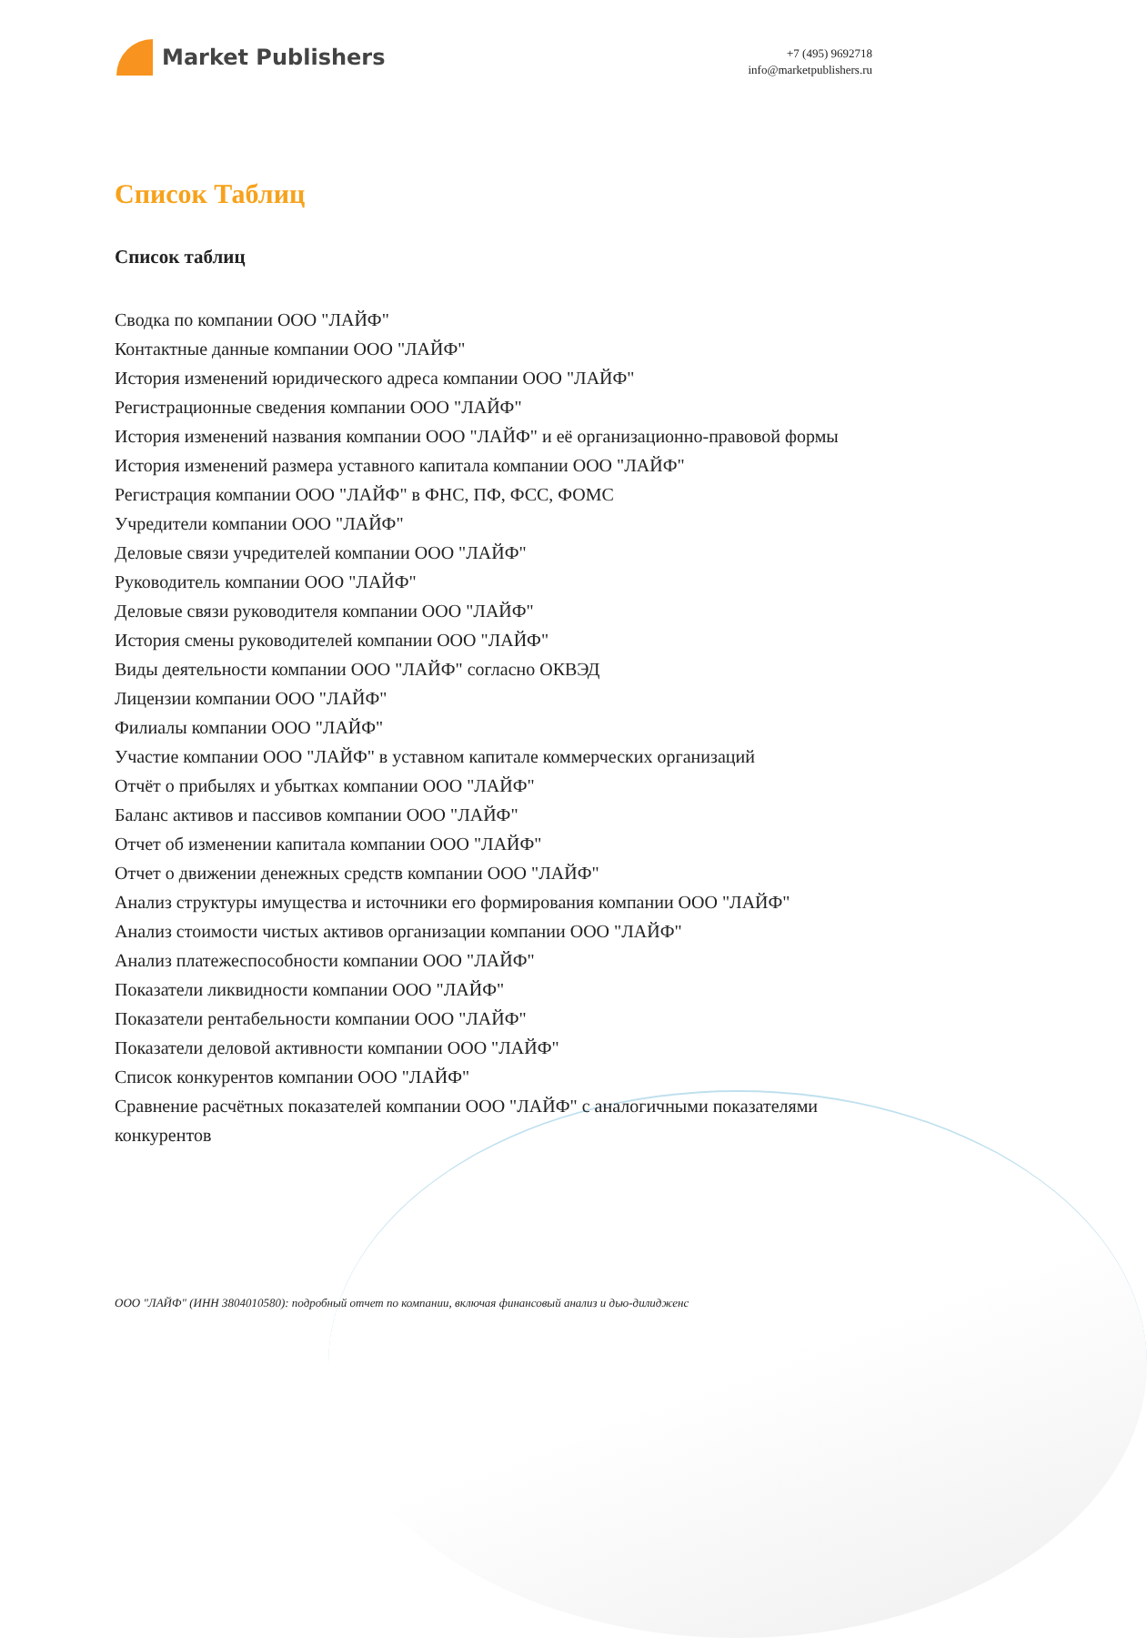Market Publishers
+7 (495) 9692718
info@marketpublishers.ru
Список Таблиц
Список таблиц
Сводка по компании ООО "ЛАЙФ"
Контактные данные компании ООО "ЛАЙФ"
История изменений юридического адреса компании ООО "ЛАЙФ"
Регистрационные сведения компании ООО "ЛАЙФ"
История изменений названия компании ООО "ЛАЙФ" и её организационно-правовой формы
История изменений размера уставного капитала компании ООО "ЛАЙФ"
Регистрация компании ООО "ЛАЙФ" в ФНС, ПФ, ФСС, ФОМС
Учредители компании ООО "ЛАЙФ"
Деловые связи учредителей компании ООО "ЛАЙФ"
Руководитель компании ООО "ЛАЙФ"
Деловые связи руководителя компании ООО "ЛАЙФ"
История смены руководителей компании ООО "ЛАЙФ"
Виды деятельности компании ООО "ЛАЙФ" согласно ОКВЭД
Лицензии компании ООО "ЛАЙФ"
Филиалы компании ООО "ЛАЙФ"
Участие компании ООО "ЛАЙФ" в уставном капитале коммерческих организаций
Отчёт о прибылях и убытках компании ООО "ЛАЙФ"
Баланс активов и пассивов компании ООО "ЛАЙФ"
Отчет об изменении капитала компании ООО "ЛАЙФ"
Отчет о движении денежных средств компании ООО "ЛАЙФ"
Анализ структуры имущества и источники его формирования компании ООО "ЛАЙФ"
Анализ стоимости чистых активов организации компании ООО "ЛАЙФ"
Анализ платежеспособности компании ООО "ЛАЙФ"
Показатели ликвидности компании ООО "ЛАЙФ"
Показатели рентабельности компании ООО "ЛАЙФ"
Показатели деловой активности компании ООО "ЛАЙФ"
Список конкурентов компании ООО "ЛАЙФ"
Сравнение расчётных показателей компании ООО "ЛАЙФ" с аналогичными показателями конкурентов
ООО "ЛАЙФ" (ИНН 3804010580): подробный отчет по компании, включая финансовый анализ и дью-дилидженс